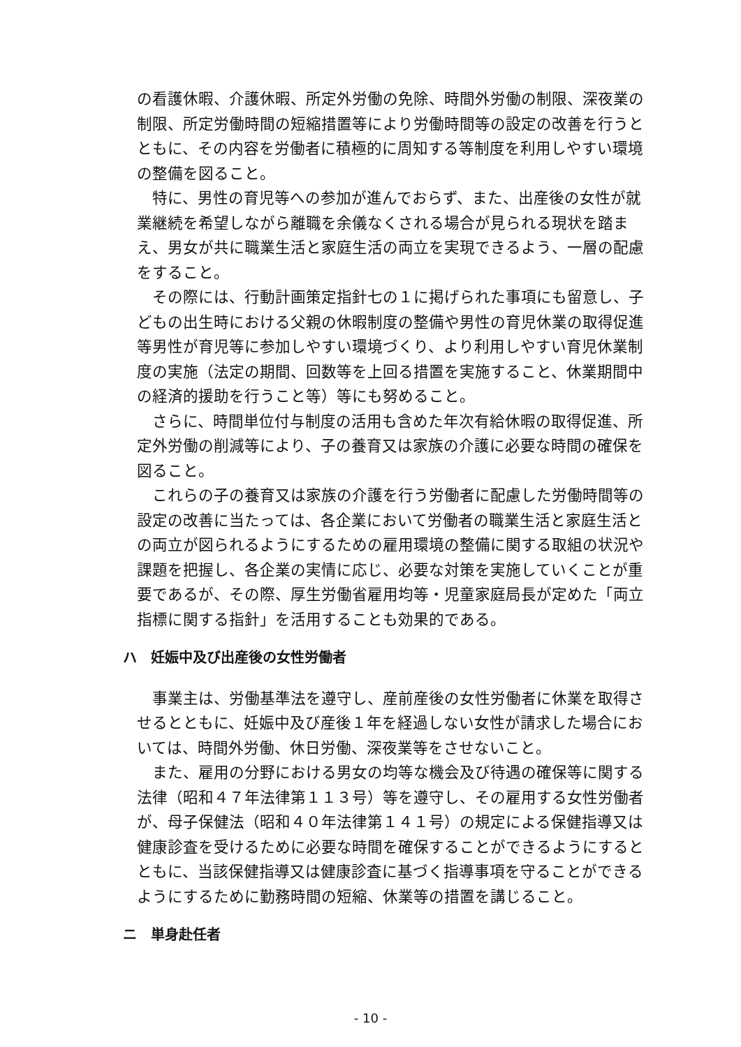の看護休暇、介護休暇、所定外労働の免除、時間外労働の制限、深夜業の制限、所定労働時間の短縮措置等により労働時間等の設定の改善を行うとともに、その内容を労働者に積極的に周知する等制度を利用しやすい環境の整備を図ること。
特に、男性の育児等への参加が進んでおらず、また、出産後の女性が就業継続を希望しながら離職を余儀なくされる場合が見られる現状を踏まえ、男女が共に職業生活と家庭生活の両立を実現できるよう、一層の配慮をすること。
その際には、行動計画策定指針七の１に掲げられた事項にも留意し、子どもの出生時における父親の休暇制度の整備や男性の育児休業の取得促進等男性が育児等に参加しやすい環境づくり、より利用しやすい育児休業制度の実施（法定の期間、回数等を上回る措置を実施すること、休業期間中の経済的援助を行うこと等）等にも努めること。
さらに、時間単位付与制度の活用も含めた年次有給休暇の取得促進、所定外労働の削減等により、子の養育又は家族の介護に必要な時間の確保を図ること。
これらの子の養育又は家族の介護を行う労働者に配慮した労働時間等の設定の改善に当たっては、各企業において労働者の職業生活と家庭生活との両立が図られるようにするための雇用環境の整備に関する取組の状況や課題を把握し、各企業の実情に応じ、必要な対策を実施していくことが重要であるが、その際、厚生労働省雇用均等・児童家庭局長が定めた「両立指標に関する指針」を活用することも効果的である。
ハ　妊娠中及び出産後の女性労働者
事業主は、労働基準法を遵守し、産前産後の女性労働者に休業を取得させるとともに、妊娠中及び産後１年を経過しない女性が請求した場合においては、時間外労働、休日労働、深夜業等をさせないこと。
また、雇用の分野における男女の均等な機会及び待遇の確保等に関する法律（昭和４７年法律第１１３号）等を遵守し、その雇用する女性労働者が、母子保健法（昭和４０年法律第１４１号）の規定による保健指導又は健康診査を受けるために必要な時間を確保することができるようにするとともに、当該保健指導又は健康診査に基づく指導事項を守ることができるようにするために勤務時間の短縮、休業等の措置を講じること。
ニ　単身赴任者
- 10 -